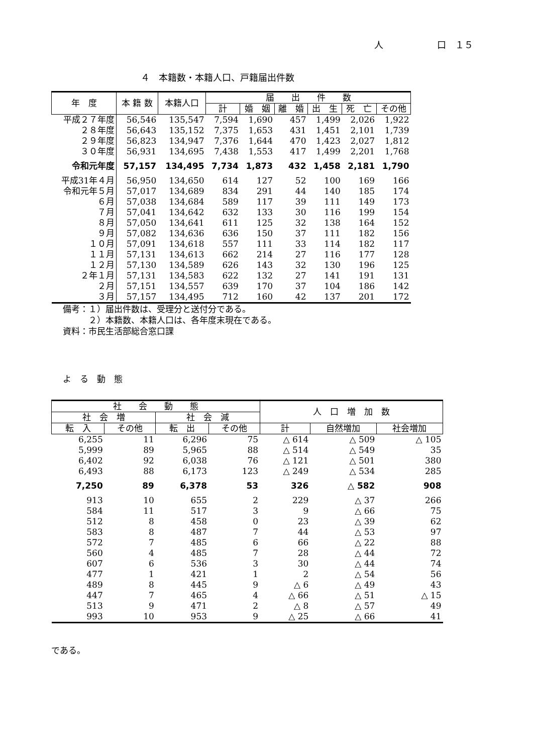人 口　１５
４　本籍数・本籍人口、戸籍届出件数
| 年 度 | 本 籍 数 | 本籍人口 | 届 出 件 数 | | | | | |
| --- | --- | --- | --- | --- | --- | --- | --- | --- |
| | | | 計 | 婚 姻 | 離 婚 | 出 生 | 死 亡 | その他 |
| 平成２７年度 | 56,546 | 135,547 | 7,594 | 1,690 | 457 | 1,499 | 2,026 | 1,922 |
| ２８年度 | 56,643 | 135,152 | 7,375 | 1,653 | 431 | 1,451 | 2,101 | 1,739 |
| ２９年度 | 56,823 | 134,947 | 7,376 | 1,644 | 470 | 1,423 | 2,027 | 1,812 |
| ３０年度 | 56,931 | 134,695 | 7,438 | 1,553 | 417 | 1,499 | 2,201 | 1,768 |
| 令和元年度 | 57,157 | 134,495 | 7,734 | 1,873 | 432 | 1,458 | 2,181 | 1,790 |
| 平成31年４月 | 56,950 | 134,650 | 614 | 127 | 52 | 100 | 169 | 166 |
| 令和元年５月 | 57,017 | 134,689 | 834 | 291 | 44 | 140 | 185 | 174 |
| ６月 | 57,038 | 134,684 | 589 | 117 | 39 | 111 | 149 | 173 |
| ７月 | 57,041 | 134,642 | 632 | 133 | 30 | 116 | 199 | 154 |
| ８月 | 57,050 | 134,641 | 611 | 125 | 32 | 138 | 164 | 152 |
| ９月 | 57,082 | 134,636 | 636 | 150 | 37 | 111 | 182 | 156 |
| １０月 | 57,091 | 134,618 | 557 | 111 | 33 | 114 | 182 | 117 |
| １１月 | 57,131 | 134,613 | 662 | 214 | 27 | 116 | 177 | 128 |
| １２月 | 57,130 | 134,589 | 626 | 143 | 32 | 130 | 196 | 125 |
| ２年１月 | 57,131 | 134,583 | 622 | 132 | 27 | 141 | 191 | 131 |
| ２月 | 57,151 | 134,557 | 639 | 170 | 37 | 104 | 186 | 142 |
| ３月 | 57,157 | 134,495 | 712 | 160 | 42 | 137 | 201 | 172 |
備考：１）届出件数は、受理分と送付分である。
　　　２）本籍数、本籍人口は、各年度末現在である。
資料：市民生活部総合窓口課
よ　る　動　態
| 社 会 動 態 | | | | 人 口 増 加 数 | | |
| --- | --- | --- | --- | --- | --- | --- |
| 社 会 増 | | 社 会 減 | | | | |
| 転 入 | その他 | 転 出 | その他 | 計 | 自然増加 | 社会増加 |
| 6,255 | 11 | 6,296 | 75 | △ 614 | △ 509 | △ 105 |
| 5,999 | 89 | 5,965 | 88 | △ 514 | △ 549 | 35 |
| 6,402 | 92 | 6,038 | 76 | △ 121 | △ 501 | 380 |
| 6,493 | 88 | 6,173 | 123 | △ 249 | △ 534 | 285 |
| 7,250 | 89 | 6,378 | 53 | 326 | △ 582 | 908 |
| 913 | 10 | 655 | 2 | 229 | △ 37 | 266 |
| 584 | 11 | 517 | 3 | 9 | △ 66 | 75 |
| 512 | 8 | 458 | 0 | 23 | △ 39 | 62 |
| 583 | 8 | 487 | 7 | 44 | △ 53 | 97 |
| 572 | 7 | 485 | 6 | 66 | △ 22 | 88 |
| 560 | 4 | 485 | 7 | 28 | △ 44 | 72 |
| 607 | 6 | 536 | 3 | 30 | △ 44 | 74 |
| 477 | 1 | 421 | 1 | 2 | △ 54 | 56 |
| 489 | 8 | 445 | 9 | △ 6 | △ 49 | 43 |
| 447 | 7 | 465 | 4 | △ 66 | △ 51 | △ 15 |
| 513 | 9 | 471 | 2 | △ 8 | △ 57 | 49 |
| 993 | 10 | 953 | 9 | △ 25 | △ 66 | 41 |
である。